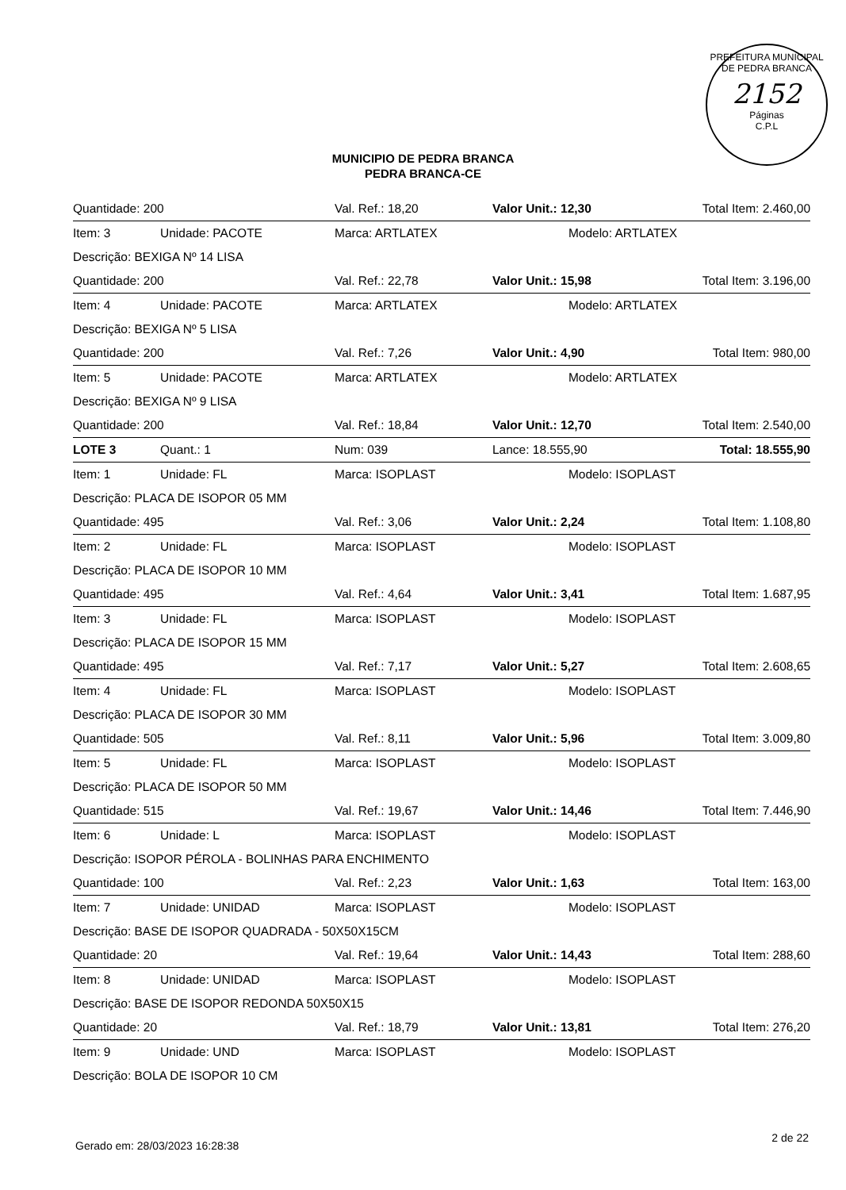PREFEITURA MUNICIPAL DE PEDRA BRANCA
2152
Páginas
C.P.L
MUNICIPIO DE PEDRA BRANCA
PEDRA BRANCA-CE
| Quantidade: 200 | | Val. Ref.: 18,20 | Valor Unit.: 12,30 | | Total Item: 2.460,00 |
| Item: 3 | Unidade: PACOTE | Marca: ARTLATEX | | Modelo: ARTLATEX | |
| Descrição: BEXIGA Nº 14 LISA | | | | | |
| Quantidade: 200 | | Val. Ref.: 22,78 | Valor Unit.: 15,98 | | Total Item: 3.196,00 |
| Item: 4 | Unidade: PACOTE | Marca: ARTLATEX | | Modelo: ARTLATEX | |
| Descrição: BEXIGA Nº 5 LISA | | | | | |
| Quantidade: 200 | | Val. Ref.: 7,26 | Valor Unit.: 4,90 | | Total Item: 980,00 |
| Item: 5 | Unidade: PACOTE | Marca: ARTLATEX | | Modelo: ARTLATEX | |
| Descrição: BEXIGA Nº 9 LISA | | | | | |
| Quantidade: 200 | | Val. Ref.: 18,84 | Valor Unit.: 12,70 | | Total Item: 2.540,00 |
| LOTE 3 | Quant.: 1 | Num: 039 | Lance: 18.555,90 | | Total: 18.555,90 |
| Item: 1 | Unidade: FL | Marca: ISOPLAST | | Modelo: ISOPLAST | |
| Descrição: PLACA DE ISOPOR 05 MM | | | | | |
| Quantidade: 495 | | Val. Ref.: 3,06 | Valor Unit.: 2,24 | | Total Item: 1.108,80 |
| Item: 2 | Unidade: FL | Marca: ISOPLAST | | Modelo: ISOPLAST | |
| Descrição: PLACA DE ISOPOR 10 MM | | | | | |
| Quantidade: 495 | | Val. Ref.: 4,64 | Valor Unit.: 3,41 | | Total Item: 1.687,95 |
| Item: 3 | Unidade: FL | Marca: ISOPLAST | | Modelo: ISOPLAST | |
| Descrição: PLACA DE ISOPOR 15 MM | | | | | |
| Quantidade: 495 | | Val. Ref.: 7,17 | Valor Unit.: 5,27 | | Total Item: 2.608,65 |
| Item: 4 | Unidade: FL | Marca: ISOPLAST | | Modelo: ISOPLAST | |
| Descrição: PLACA DE ISOPOR 30 MM | | | | | |
| Quantidade: 505 | | Val. Ref.: 8,11 | Valor Unit.: 5,96 | | Total Item: 3.009,80 |
| Item: 5 | Unidade: FL | Marca: ISOPLAST | | Modelo: ISOPLAST | |
| Descrição: PLACA DE ISOPOR 50 MM | | | | | |
| Quantidade: 515 | | Val. Ref.: 19,67 | Valor Unit.: 14,46 | | Total Item: 7.446,90 |
| Item: 6 | Unidade: L | Marca: ISOPLAST | | Modelo: ISOPLAST | |
| Descrição: ISOPOR PÉROLA - BOLINHAS PARA ENCHIMENTO | | | | | |
| Quantidade: 100 | | Val. Ref.: 2,23 | Valor Unit.: 1,63 | | Total Item: 163,00 |
| Item: 7 | Unidade: UNIDAD | Marca: ISOPLAST | | Modelo: ISOPLAST | |
| Descrição: BASE DE ISOPOR QUADRADA - 50X50X15CM | | | | | |
| Quantidade: 20 | | Val. Ref.: 19,64 | Valor Unit.: 14,43 | | Total Item: 288,60 |
| Item: 8 | Unidade: UNIDAD | Marca: ISOPLAST | | Modelo: ISOPLAST | |
| Descrição: BASE DE ISOPOR REDONDA 50X50X15 | | | | | |
| Quantidade: 20 | | Val. Ref.: 18,79 | Valor Unit.: 13,81 | | Total Item: 276,20 |
| Item: 9 | Unidade: UND | Marca: ISOPLAST | | Modelo: ISOPLAST | |
| Descrição: BOLA DE ISOPOR 10 CM | | | | | |
Gerado em: 28/03/2023 16:28:38 2 de 22